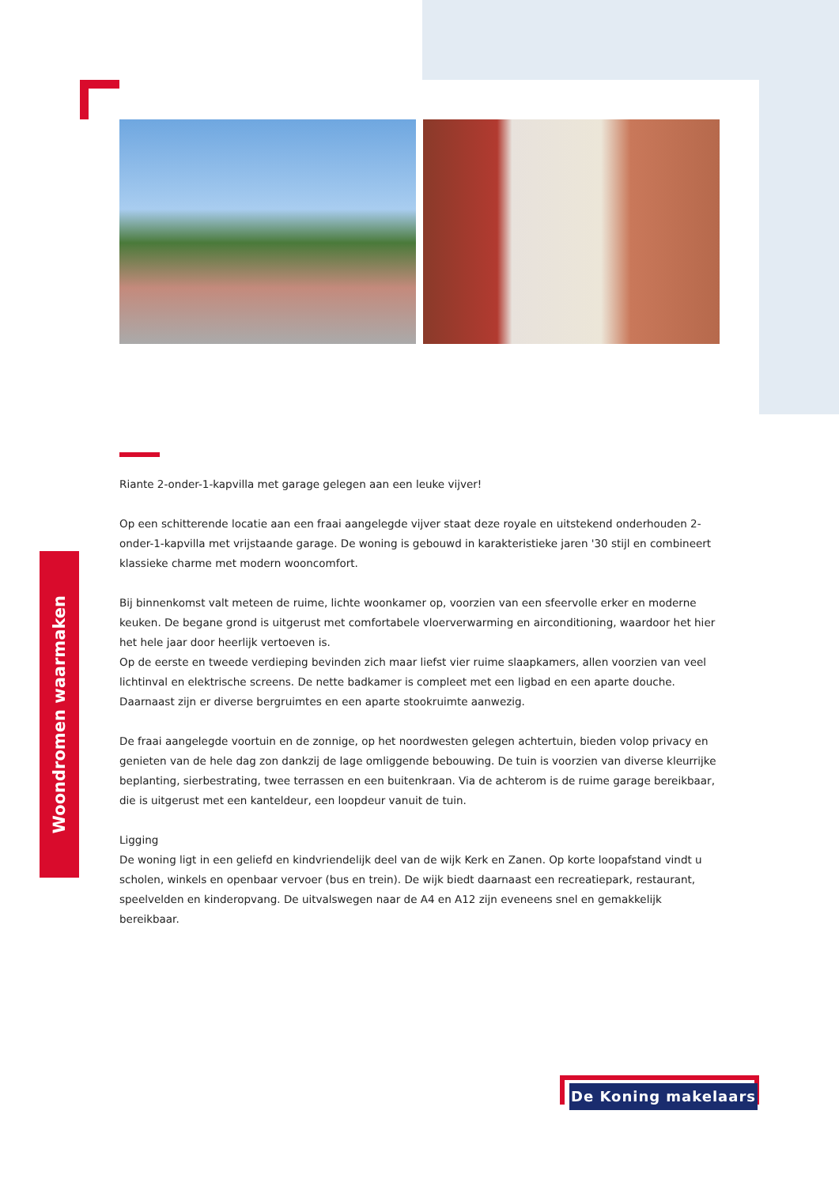Woondromen waarmaken
Riante 2-onder-1-kapvilla met garage gelegen aan een leuke vijver!
Op een schitterende locatie aan een fraai aangelegde vijver staat deze royale en uitstekend onderhouden 2-onder-1-kapvilla met vrijstaande garage. De woning is gebouwd in karakteristieke jaren '30 stijl en combineert klassieke charme met modern wooncomfort.
Bij binnenkomst valt meteen de ruime, lichte woonkamer op, voorzien van een sfeervolle erker en moderne keuken. De begane grond is uitgerust met comfortabele vloerverwarming en airconditioning, waardoor het hier het hele jaar door heerlijk vertoeven is.
Op de eerste en tweede verdieping bevinden zich maar liefst vier ruime slaapkamers, allen voorzien van veel lichtinval en elektrische screens. De nette badkamer is compleet met een ligbad en een aparte douche. Daarnaast zijn er diverse bergruimtes en een aparte stookruimte aanwezig.
De fraai aangelegde voortuin en de zonnige, op het noordwesten gelegen achtertuin, bieden volop privacy en genieten van de hele dag zon dankzij de lage omliggende bebouwing. De tuin is voorzien van diverse kleurrijke beplanting, sierbestrating, twee terrassen en een buitenkraan. Via de achterom is de ruime garage bereikbaar, die is uitgerust met een kanteldeur, een loopdeur vanuit de tuin.
Ligging
De woning ligt in een geliefd en kindvriendelijk deel van de wijk Kerk en Zanen. Op korte loopafstand vindt u scholen, winkels en openbaar vervoer (bus en trein). De wijk biedt daarnaast een recreatiepark, restaurant, speelvelden en kinderopvang. De uitvalswegen naar de A4 en A12 zijn eveneens snel en gemakkelijk bereikbaar.
De Koning makelaars